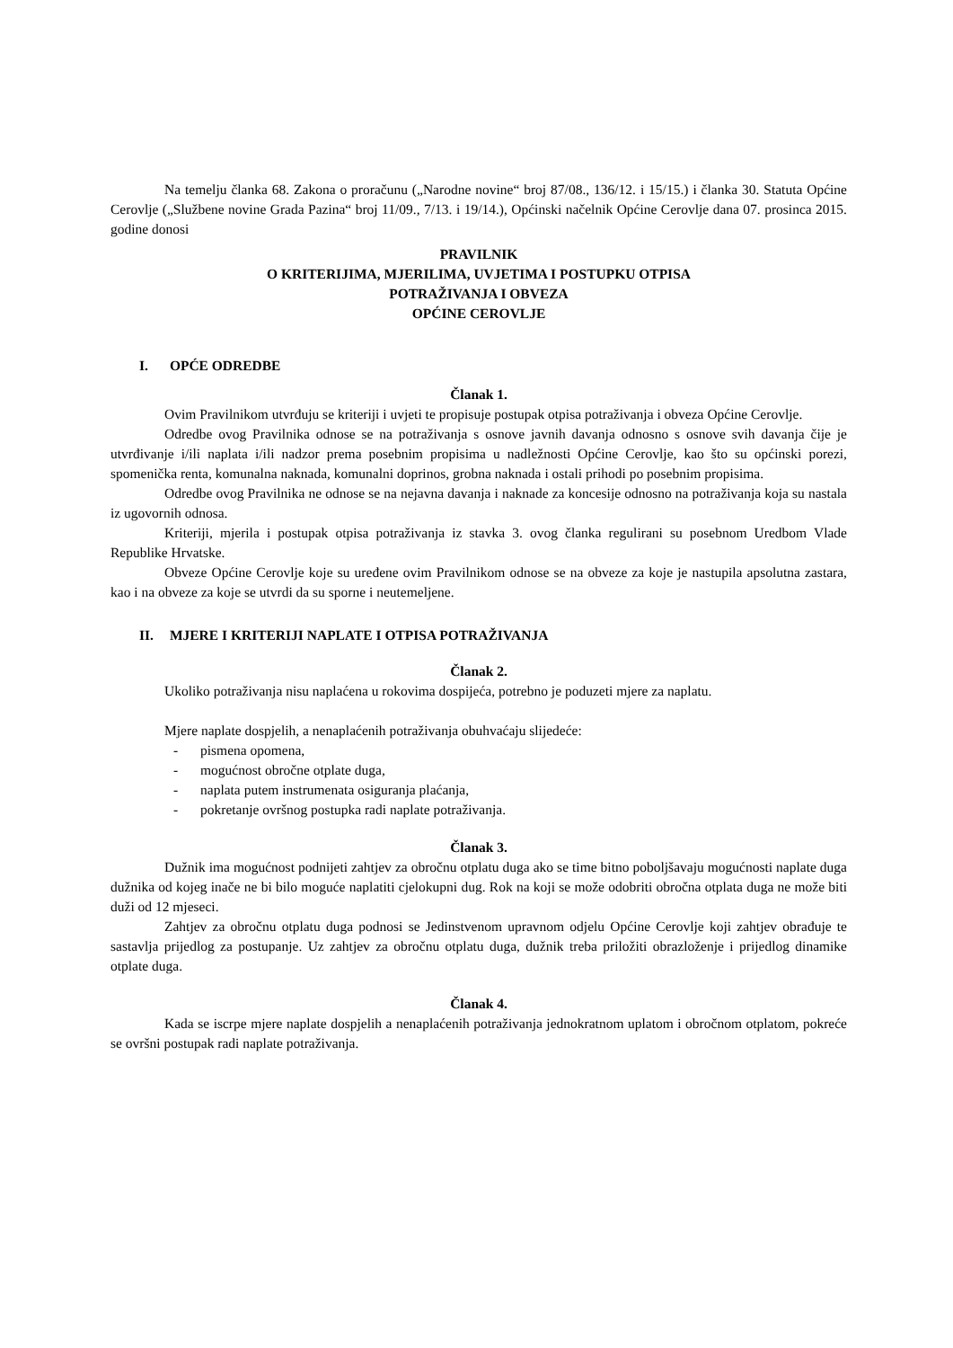Na temelju članka 68. Zakona o proračunu („Narodne novine“ broj 87/08., 136/12. i 15/15.) i članka 30. Statuta Općine Cerovlje („Službene novine Grada Pazina“ broj 11/09., 7/13. i 19/14.), Općinski načelnik Općine Cerovlje dana 07. prosinca 2015. godine donosi
PRAVILNIK
O KRITERIJIMA, MJERILIMA, UVJETIMA I POSTUPKU OTPISA
POTRAŽIVANJA I OBVEZA
OPĆINE CEROVLJE
I. OPĆE ODREDBE
Članak 1.
Ovim Pravilnikom utvrđuju se kriteriji i uvjeti te propisuje postupak otpisa potraživanja i obveza Općine Cerovlje.
Odredbe ovog Pravilnika odnose se na potraživanja s osnove javnih davanja odnosno s osnove svih davanja čije je utvrđivanje i/ili naplata i/ili nadzor prema posebnim propisima u nadležnosti Općine Cerovlje, kao što su općinski porezi, spomenička renta, komunalna naknada, komunalni doprinos, grobna naknada i ostali prihodi po posebnim propisima.
Odredbe ovog Pravilnika ne odnose se na nejavna davanja i naknade za koncesije odnosno na potraživanja koja su nastala iz ugovornih odnosa.
Kriteriji, mjerila i postupak otpisa potraživanja iz stavka 3. ovog članka regulirani su posebnom Uredbom Vlade Republike Hrvatske.
Obveze Općine Cerovlje koje su uređene ovim Pravilnikom odnose se na obveze za koje je nastupila apsolutna zastara, kao i na obveze za koje se utvrdi da su sporne i neutemeljene.
II. MJERE I KRITERIJI NAPLATE I OTPISA POTRAŽIVANJA
Članak 2.
Ukoliko potraživanja nisu naplaćena u rokovima dospijeća, potrebno je poduzeti mjere za naplatu.
Mjere naplate dospjelih, a nenaplaćenih potraživanja obuhvaćaju slijedeće:
- pismena opomena,
- mogućnost obročne otplate duga,
- naplata putem instrumenata osiguranja plaćanja,
- pokretanje ovršnog postupka radi naplate potraživanja.
Članak 3.
Dužnik ima mogućnost podnijeti zahtjev za obročnu otplatu duga ako se time bitno poboljšavaju mogućnosti naplate duga dužnika od kojeg inače ne bi bilo moguće naplatiti cjelokupni dug. Rok na koji se može odobriti obročna otplata duga ne može biti duži od 12 mjeseci.
Zahtjev za obročnu otplatu duga podnosi se Jedinstvenom upravnom odjelu Općine Cerovlje koji zahtjev obrađuje te sastavlja prijedlog za postupanje. Uz zahtjev za obročnu otplatu duga, dužnik treba priložiti obrazloženje i prijedlog dinamike otplate duga.
Članak 4.
Kada se iscrpe mjere naplate dospjelih a nenaplaćenih potraživanja jednokratnom uplatom i obročnom otplatom, pokreće se ovršni postupak radi naplate potraživanja.